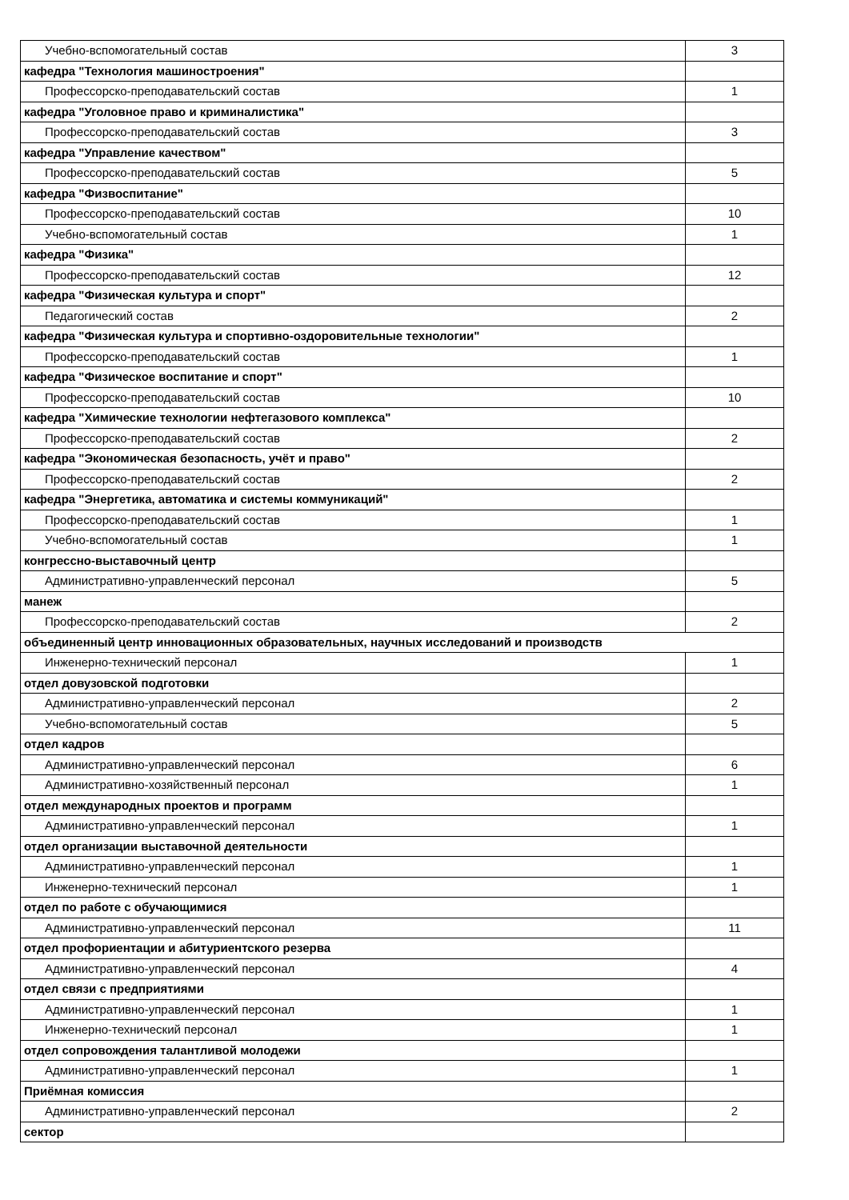| Учебно-вспомогательный состав | 3 |
| кафедра "Технология машиностроения" | |
| Профессорско-преподавательский состав | 1 |
| кафедра "Уголовное право и криминалистика" | |
| Профессорско-преподавательский состав | 3 |
| кафедра "Управление качеством" | |
| Профессорско-преподавательский состав | 5 |
| кафедра "Физвоспитание" | |
| Профессорско-преподавательский состав | 10 |
| Учебно-вспомогательный состав | 1 |
| кафедра "Физика" | |
| Профессорско-преподавательский состав | 12 |
| кафедра "Физическая культура и спорт" | |
| Педагогический состав | 2 |
| кафедра "Физическая культура и спортивно-оздоровительные технологии" | |
| Профессорско-преподавательский состав | 1 |
| кафедра "Физическое воспитание и спорт" | |
| Профессорско-преподавательский состав | 10 |
| кафедра "Химические технологии нефтегазового комплекса" | |
| Профессорско-преподавательский состав | 2 |
| кафедра "Экономическая безопасность, учёт и право" | |
| Профессорско-преподавательский состав | 2 |
| кафедра "Энергетика, автоматика и системы коммуникаций" | |
| Профессорско-преподавательский состав | 1 |
| Учебно-вспомогательный состав | 1 |
| конгрессно-выставочный центр | |
| Административно-управленческий персонал | 5 |
| манеж | |
| Профессорско-преподавательский состав | 2 |
| объединенный центр инновационных образовательных, научных исследований и производств | |
| Инженерно-технический персонал | 1 |
| отдел довузовской подготовки | |
| Административно-управленческий персонал | 2 |
| Учебно-вспомогательный состав | 5 |
| отдел кадров | |
| Административно-управленческий персонал | 6 |
| Административно-хозяйственный персонал | 1 |
| отдел международных проектов и программ | |
| Административно-управленческий персонал | 1 |
| отдел организации выставочной деятельности | |
| Административно-управленческий персонал | 1 |
| Инженерно-технический персонал | 1 |
| отдел по работе с обучающимися | |
| Административно-управленческий персонал | 11 |
| отдел профориентации и абитуриентского резерва | |
| Административно-управленческий персонал | 4 |
| отдел связи с предприятиями | |
| Административно-управленческий персонал | 1 |
| Инженерно-технический персонал | 1 |
| отдел сопровождения талантливой молодежи | |
| Административно-управленческий персонал | 1 |
| Приёмная комиссия | |
| Административно-управленческий персонал | 2 |
| сектор | |